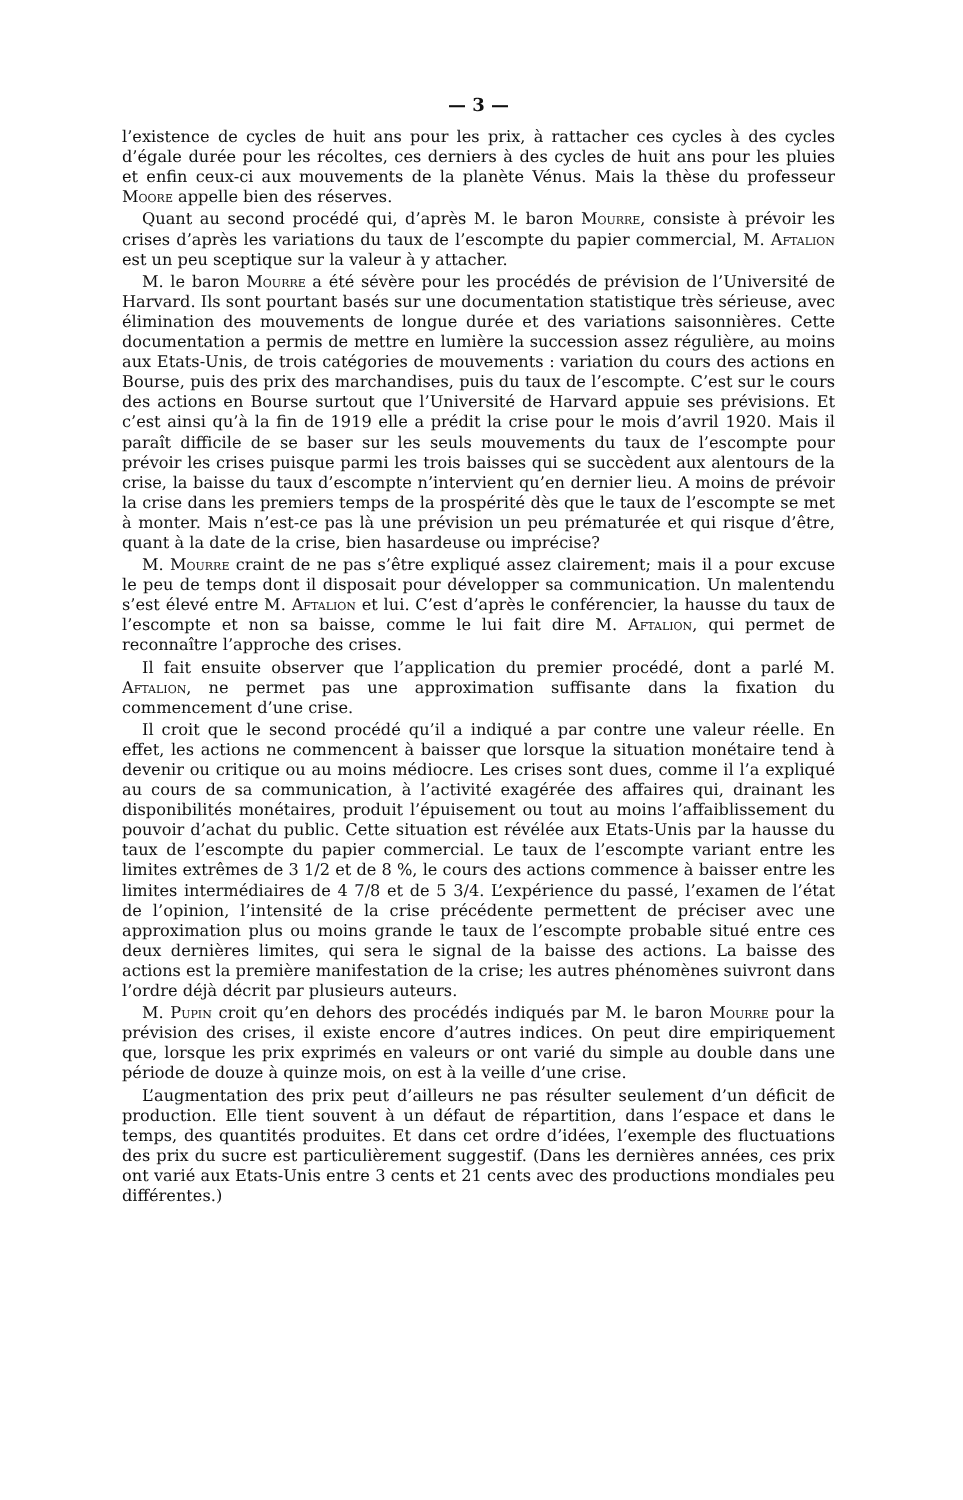— 3 —
l’existence de cycles de huit ans pour les prix, à rattacher ces cycles à des cycles d’égale durée pour les récoltes, ces derniers à des cycles de huit ans pour les pluies et enfin ceux-ci aux mouvements de la planète Vénus. Mais la thèse du professeur Moore appelle bien des réserves.
Quant au second procédé qui, d’après M. le baron Mourre, consiste à prévoir les crises d’après les variations du taux de l’escompte du papier commercial, M. Aftalion est un peu sceptique sur la valeur à y attacher.
M. le baron Mourre a été sévère pour les procédés de prévision de l’Université de Harvard. Ils sont pourtant basés sur une documentation statistique très sérieuse, avec élimination des mouvements de longue durée et des variations saisonnières. Cette documentation a permis de mettre en lumière la succession assez régulière, au moins aux Etats-Unis, de trois catégories de mouvements : variation du cours des actions en Bourse, puis des prix des marchandises, puis du taux de l’escompte. C’est sur le cours des actions en Bourse surtout que l’Université de Harvard appuie ses prévisions. Et c’est ainsi qu’à la fin de 1919 elle a prédit la crise pour le mois d’avril 1920. Mais il paraît difficile de se baser sur les seuls mouvements du taux de l’escompte pour prévoir les crises puisque parmi les trois baisses qui se succèdent aux alentours de la crise, la baisse du taux d’escompte n’intervient qu’en dernier lieu. A moins de prévoir la crise dans les premiers temps de la prospérité dès que le taux de l’escompte se met à monter. Mais n’est-ce pas là une prévision un peu prématurée et qui risque d’être, quant à la date de la crise, bien hasardeuse ou imprécise?
M. Mourre craint de ne pas s’être expliqué assez clairement; mais il a pour excuse le peu de temps dont il disposait pour développer sa communication. Un malentendu s’est élevé entre M. Aftalion et lui. C’est d’après le conférencier, la hausse du taux de l’escompte et non sa baisse, comme le lui fait dire M. Aftalion, qui permet de reconnaître l’approche des crises.
Il fait ensuite observer que l’application du premier procédé, dont a parlé M. Aftalion, ne permet pas une approximation suffisante dans la fixation du commencement d’une crise.
Il croit que le second procédé qu’il a indiqué a par contre une valeur réelle. En effet, les actions ne commencent à baisser que lorsque la situation monétaire tend à devenir ou critique ou au moins médiocre. Les crises sont dues, comme il l’a expliqué au cours de sa communication, à l’activité exagérée des affaires qui, drainant les disponibilités monétaires, produit l’épuisement ou tout au moins l’affaiblissement du pouvoir d’achat du public. Cette situation est révélée aux Etats-Unis par la hausse du taux de l’escompte du papier commercial. Le taux de l’escompte variant entre les limites extrêmes de 3 1/2 et de 8 %, le cours des actions commence à baisser entre les limites intermédiaires de 4 7/8 et de 5 3/4. L’expérience du passé, l’examen de l’état de l’opinion, l’intensité de la crise précédente permettent de préciser avec une approximation plus ou moins grande le taux de l’escompte probable situé entre ces deux dernières limites, qui sera le signal de la baisse des actions. La baisse des actions est la première manifestation de la crise; les autres phénomènes suivront dans l’ordre déjà décrit par plusieurs auteurs.
M. Pupin croit qu’en dehors des procédés indiqués par M. le baron Mourre pour la prévision des crises, il existe encore d’autres indices. On peut dire empiriquement que, lorsque les prix exprimés en valeurs or ont varié du simple au double dans une période de douze à quinze mois, on est à la veille d’une crise.
L’augmentation des prix peut d’ailleurs ne pas résulter seulement d’un déficit de production. Elle tient souvent à un défaut de répartition, dans l’espace et dans le temps, des quantités produites. Et dans cet ordre d’idées, l’exemple des fluctuations des prix du sucre est particulièrement suggestif. (Dans les dernières années, ces prix ont varié aux Etats-Unis entre 3 cents et 21 cents avec des productions mondiales peu différentes.)